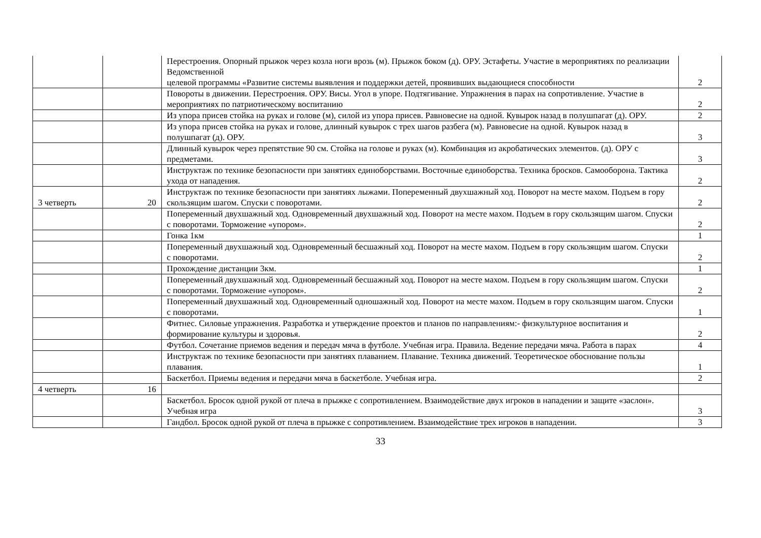| | | Перестроения. Опорный прыжок через козла ноги врозь (м). Прыжок боком (д). ОРУ. Эстафеты. Участие в мероприятиях по реализации Ведомственной целевой программы «Развитие системы выявления и поддержки детей, проявивших выдающиеся способности | 2 |
| | | Повороты в движении. Перестроения. ОРУ. Висы. Угол в упоре. Подтягивание. Упражнения в парах на сопротивление. Участие в мероприятиях по патриотическому воспитанию | 2 |
| | | Из упора присев стойка на руках и голове (м), силой из упора присев. Равновесие на одной. Кувырок назад в полушпагат (д). ОРУ. | 2 |
| | | Из упора присев стойка на руках и голове, длинный кувырок с трех шагов разбега (м). Равновесие на одной. Кувырок назад в полушпагат (д). ОРУ. | 3 |
| | | Длинный кувырок через препятствие 90 см. Стойка на голове и руках (м). Комбинация из акробатических элементов. (д). ОРУ с предметами. | 3 |
| | | Инструктаж по технике безопасности при занятиях единоборствами. Восточные единоборства. Техника бросков. Самооборона. Тактика ухода от нападения. | 2 |
| 3 четверть | 20 | Инструктаж по технике безопасности при занятиях лыжами. Попеременный двухшажный ход. Поворот на месте махом. Подъем в гору скользящим шагом. Спуски с поворотами. | 2 |
| | | Попеременный двухшажный ход. Одновременный двухшажный ход. Поворот на месте махом. Подъем в гору скользящим шагом. Спуски с поворотами. Торможение «упором». | 2 |
| | | Гонка 1км | 1 |
| | | Попеременный двухшажный ход. Одновременный бесшажный ход. Поворот на месте махом. Подъем в гору скользящим шагом. Спуски с поворотами. | 2 |
| | | Прохождение дистанции 3км. | 1 |
| | | Попеременный двухшажный ход. Одновременный бесшажный ход. Поворот на месте махом. Подъем в гору скользящим шагом. Спуски с поворотами. Торможение «упором». | 2 |
| | | Попеременный двухшажный ход. Одновременный одношажный ход. Поворот на месте махом. Подъем в гору скользящим шагом. Спуски с поворотами. | 1 |
| | | Фитнес. Силовые упражнения. Разработка и утверждение проектов и планов по направлениям:- физкультурное воспитания и формирование культуры и здоровья. | 2 |
| | | Футбол. Сочетание приемов ведения и передач мяча в футболе. Учебная игра. Правила. Ведение передачи мяча. Работа в парах | 4 |
| | | Инструктаж по технике безопасности при занятиях плаванием. Плавание. Техника движений. Теоретическое обоснование пользы плавания. | 1 |
| | | Баскетбол. Приемы ведения и передачи мяча в баскетболе. Учебная игра. | 2 |
| 4 четверть | 16 | | |
| | | Баскетбол. Бросок одной рукой от плеча в прыжке с сопротивлением. Взаимодействие двух игроков в нападении и защите «заслон». Учебная игра | 3 |
| | | Гандбол. Бросок одной рукой от плеча в прыжке с сопротивлением. Взаимодействие трех игроков в нападении. | 3 |
33